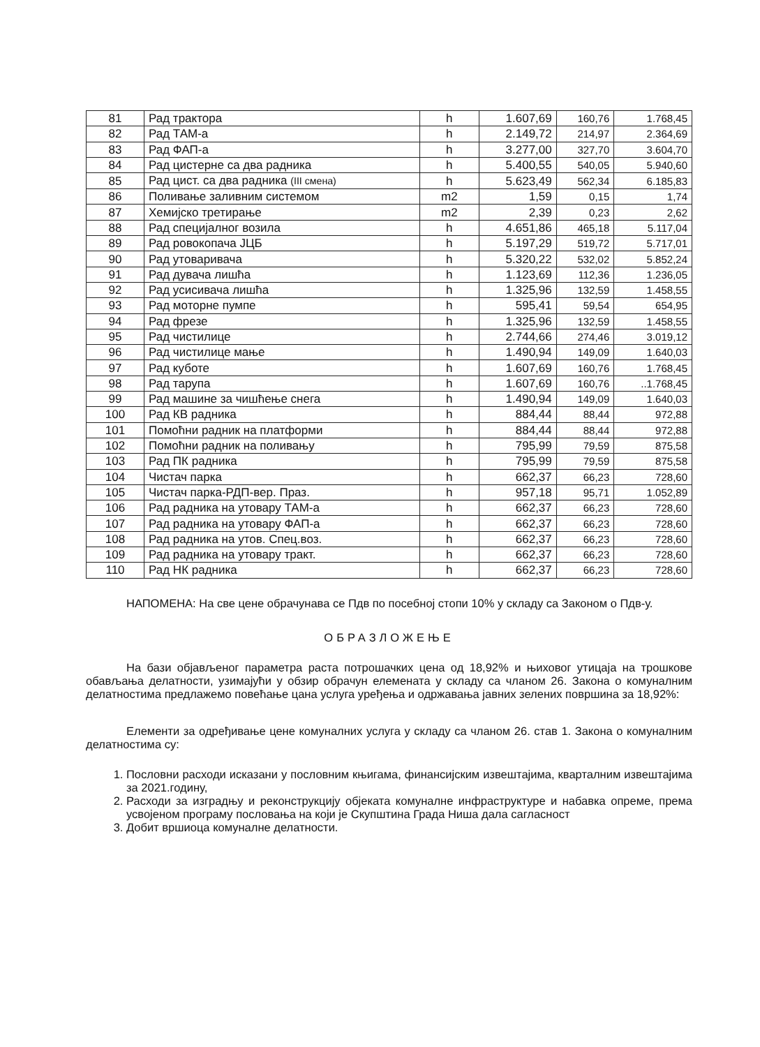| 81 | Рад трактора | h | 1.607,69 | 160,76 | 1.768,45 |
| 82 | Рад ТАМ-а | h | 2.149,72 | 214,97 | 2.364,69 |
| 83 | Рад ФАП-а | h | 3.277,00 | 327,70 | 3.604,70 |
| 84 | Рад цистерне са два радника | h | 5.400,55 | 540,05 | 5.940,60 |
| 85 | Рад цист. са два радника (III смена) | h | 5.623,49 | 562,34 | 6.185,83 |
| 86 | Поливање заливним системом | m2 | 1,59 | 0,15 | 1,74 |
| 87 | Хемијско третирање | m2 | 2,39 | 0,23 | 2,62 |
| 88 | Рад специјалног возила | h | 4.651,86 | 465,18 | 5.117,04 |
| 89 | Рад ровокопача ЈЦБ | h | 5.197,29 | 519,72 | 5.717,01 |
| 90 | Рад утоваривача | h | 5.320,22 | 532,02 | 5.852,24 |
| 91 | Рад дувача лишћа | h | 1.123,69 | 112,36 | 1.236,05 |
| 92 | Рад усисивача лишћа | h | 1.325,96 | 132,59 | 1.458,55 |
| 93 | Рад моторне пумпе | h | 595,41 | 59,54 | 654,95 |
| 94 | Рад фрезе | h | 1.325,96 | 132,59 | 1.458,55 |
| 95 | Рад чистилице | h | 2.744,66 | 274,46 | 3.019,12 |
| 96 | Рад чистилице мање | h | 1.490,94 | 149,09 | 1.640,03 |
| 97 | Рад куботе | h | 1.607,69 | 160,76 | 1.768,45 |
| 98 | Рад тарупа | h | 1.607,69 | 160,76 | ..1.768,45 |
| 99 | Рад машине за чишћење снега | h | 1.490,94 | 149,09 | 1.640,03 |
| 100 | Рад КВ радника | h | 884,44 | 88,44 | 972,88 |
| 101 | Помоћни радник на платформи | h | 884,44 | 88,44 | 972,88 |
| 102 | Помоћни радник на поливању | h | 795,99 | 79,59 | 875,58 |
| 103 | Рад ПК радника | h | 795,99 | 79,59 | 875,58 |
| 104 | Чистач парка | h | 662,37 | 66,23 | 728,60 |
| 105 | Чистач парка-РДП-вер. Праз. | h | 957,18 | 95,71 | 1.052,89 |
| 106 | Рад радника на утовару ТАМ-а | h | 662,37 | 66,23 | 728,60 |
| 107 | Рад радника на утовару ФАП-а | h | 662,37 | 66,23 | 728,60 |
| 108 | Рад радника на утов. Спец.воз. | h | 662,37 | 66,23 | 728,60 |
| 109 | Рад радника на утовару тракт. | h | 662,37 | 66,23 | 728,60 |
| 110 | Рад НК радника | h | 662,37 | 66,23 | 728,60 |
НАПОМЕНА: На све цене обрачунава се Пдв по посебној стопи 10% у складу са Законом о Пдв-у.
ОБРАЗЛОЖЕЊЕ
На бази објављеног параметра раста потрошачких цена од 18,92% и њиховог утицаја на трошкове обављања делатности, узимајући у обзир обрачун елемената у складу са чланом 26. Закона о комуналним делатностима предлажемо повећање цана услуга уређења и одржавања јавних зелених површина за 18,92%:
Елементи за одређивање цене комуналних услуга у складу са чланом 26. став 1. Закона о комуналним делатностима су:
1. Пословни расходи исказани у пословним књигама, финансијским извештајима, кварталним извештајима за 2021.годину,
2. Расходи за изградњу и реконструкцију објеката комуналне инфраструктуре и набавка опреме, према усвојеном програму пословања на који је Скупштина Града Ниша дала сагласност
3. Добит вршиоца комуналне делатности.